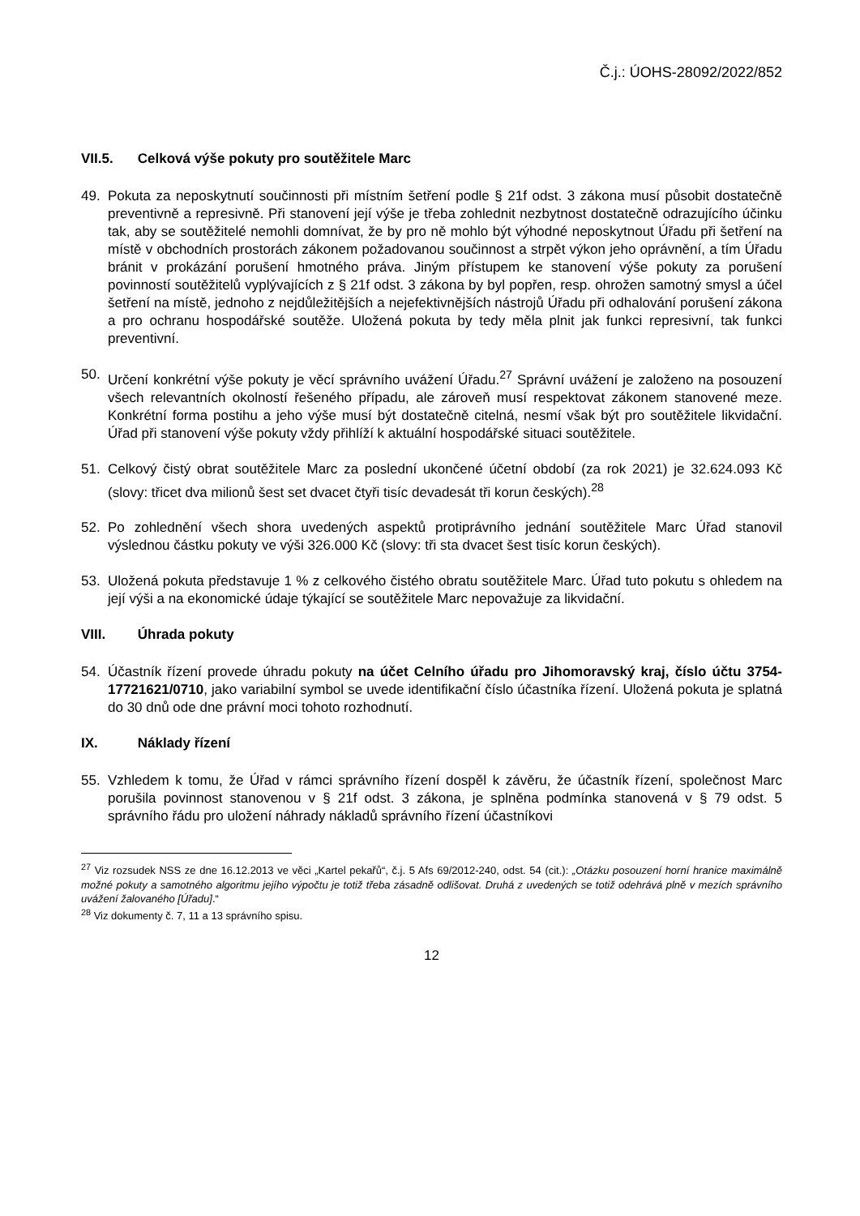Č.j.: ÚOHS-28092/2022/852
VII.5. Celková výše pokuty pro soutěžitele Marc
49. Pokuta za neposkytnutí součinnosti při místním šetření podle § 21f odst. 3 zákona musí působit dostatečně preventivně a represivně. Při stanovení její výše je třeba zohlednit nezbytnost dostatečně odrazujícího účinku tak, aby se soutěžitelé nemohli domnívat, že by pro ně mohlo být výhodné neposkytnout Úřadu při šetření na místě v obchodních prostorách zákonem požadovanou součinnost a strpět výkon jeho oprávnění, a tím Úřadu bránit v prokázání porušení hmotného práva. Jiným přístupem ke stanovení výše pokuty za porušení povinností soutěžitelů vyplývajících z § 21f odst. 3 zákona by byl popřen, resp. ohrožen samotný smysl a účel šetření na místě, jednoho z nejdůležitějších a nejefektivnějších nástrojů Úřadu při odhalování porušení zákona a pro ochranu hospodářské soutěže. Uložená pokuta by tedy měla plnit jak funkci represivní, tak funkci preventivní.
50. Určení konkrétní výše pokuty je věcí správního uvážení Úřadu.<sup>27</sup> Správní uvážení je založeno na posouzení všech relevantních okolností řešeného případu, ale zároveň musí respektovat zákonem stanovené meze. Konkrétní forma postihu a jeho výše musí být dostatečně citelná, nesmí však být pro soutěžitele likvidační. Úřad při stanovení výše pokuty vždy přihlíží k aktuální hospodářské situaci soutěžitele.
51. Celkový čistý obrat soutěžitele Marc za poslední ukončené účetní období (za rok 2021) je 32.624.093 Kč (slovy: třicet dva milionů šest set dvacet čtyři tisíc devadesát tři korun českých).<sup>28</sup>
52. Po zohlednění všech shora uvedených aspektů protiprávního jednání soutěžitele Marc Úřad stanovil výslednou částku pokuty ve výši 326.000 Kč (slovy: tři sta dvacet šest tisíc korun českých).
53. Uložená pokuta představuje 1 % z celkového čistého obratu soutěžitele Marc. Úřad tuto pokutu s ohledem na její výši a na ekonomické údaje týkající se soutěžitele Marc nepovažuje za likvidační.
VIII. Úhrada pokuty
54. Účastník řízení provede úhradu pokuty na účet Celního úřadu pro Jihomoravský kraj, číslo účtu 3754-17721621/0710, jako variabilní symbol se uvede identifikační číslo účastníka řízení. Uložená pokuta je splatná do 30 dnů ode dne právní moci tohoto rozhodnutí.
IX. Náklady řízení
55. Vzhledem k tomu, že Úřad v rámci správního řízení dospěl k závěru, že účastník řízení, společnost Marc porušila povinnost stanovenou v § 21f odst. 3 zákona, je splněna podmínka stanovená v § 79 odst. 5 správního řádu pro uložení náhrady nákladů správního řízení účastníkovi
<sup>27</sup> Viz rozsudek NSS ze dne 16.12.2013 ve věci „Kartel pekařů“, č.j. 5 Afs 69/2012-240, odst. 54 (cit.): „Otázku posouzení horní hranice maximálně možné pokuty a samotného algoritmu jejího výpočtu je totiž třeba zásadně odlišovat. Druhá z uvedených se totiž odehrává plně v mezích správního uvážení žalovaného [Úřadu].“
<sup>28</sup> Viz dokumenty č. 7, 11 a 13 správního spisu.
12